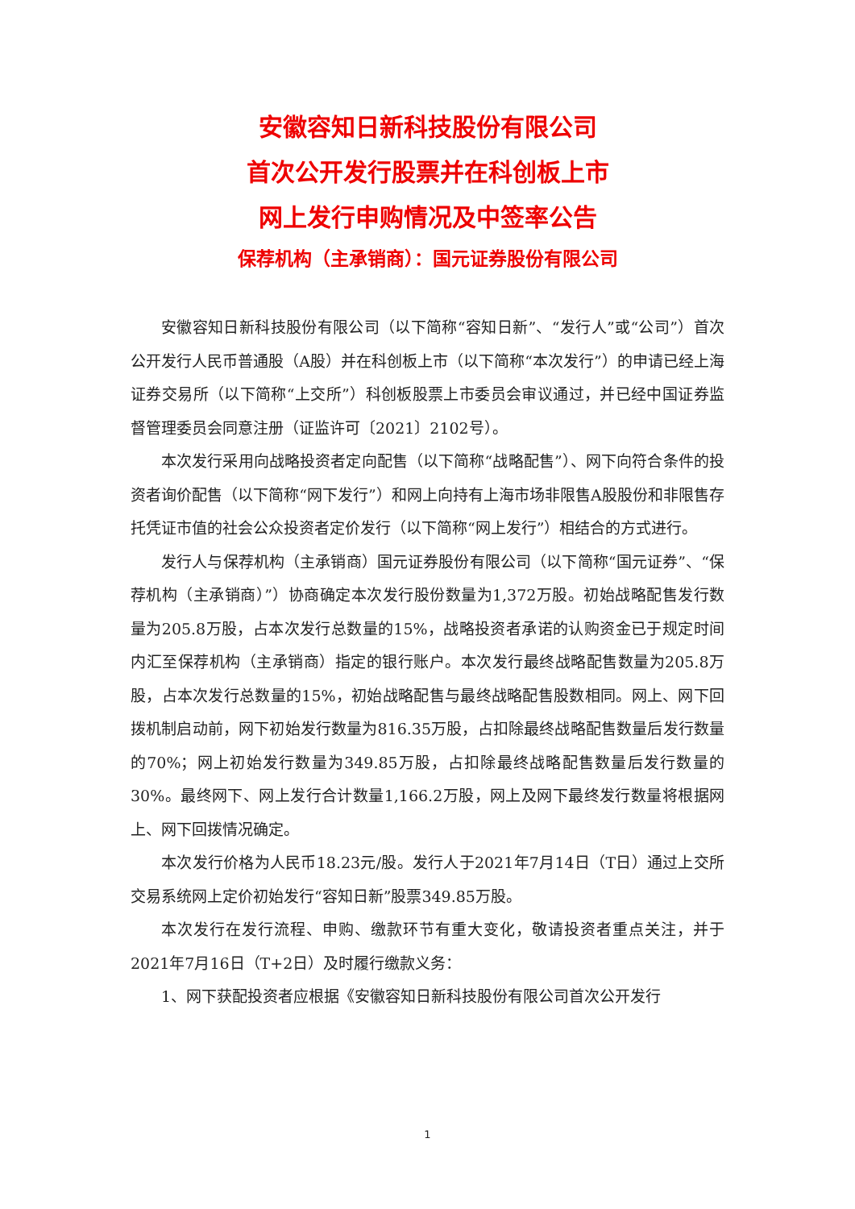安徽容知日新科技股份有限公司
首次公开发行股票并在科创板上市
网上发行申购情况及中签率公告
保荐机构（主承销商）：国元证券股份有限公司
安徽容知日新科技股份有限公司（以下简称“容知日新”、“发行人”或“公司”）首次公开发行人民币普通股（A股）并在科创板上市（以下简称“本次发行”）的申请已经上海证券交易所（以下简称“上交所”）科创板股票上市委员会审议通过，并已经中国证券监督管理委员会同意注册（证监许可〔2021〕2102号）。
本次发行采用向战略投资者定向配售（以下简称“战略配售”）、网下向符合条件的投资者询价配售（以下简称“网下发行”）和网上向持有上海市场非限售A股股份和非限售存托凭证市值的社会公众投资者定价发行（以下简称“网上发行”）相结合的方式进行。
发行人与保荐机构（主承销商）国元证券股份有限公司（以下简称“国元证券”、“保荐机构（主承销商）”）协商确定本次发行股份数量为1,372万股。初始战略配售发行数量为205.8万股，占本次发行总数量的15%，战略投资者承诺的认购资金已于规定时间内汇至保荐机构（主承销商）指定的银行账户。本次发行最终战略配售数量为205.8万股，占本次发行总数量的15%，初始战略配售与最终战略配售股数相同。网上、网下回拨机制启动前，网下初始发行数量为816.35万股，占扣除最终战略配售数量后发行数量的70%；网上初始发行数量为349.85万股，占扣除最终战略配售数量后发行数量的30%。最终网下、网上发行合计数量1,166.2万股，网上及网下最终发行数量将根据网上、网下回拨情况确定。
本次发行价格为人民币18.23元/股。发行人于2021年7月14日（T日）通过上交所交易系统网上定价初始发行“容知日新”股票349.85万股。
本次发行在发行流程、申购、缴款环节有重大变化，敬请投资者重点关注，并于2021年7月16日（T+2日）及时履行缴款义务：
1、网下获配投资者应根据《安徽容知日新科技股份有限公司首次公开发行
1